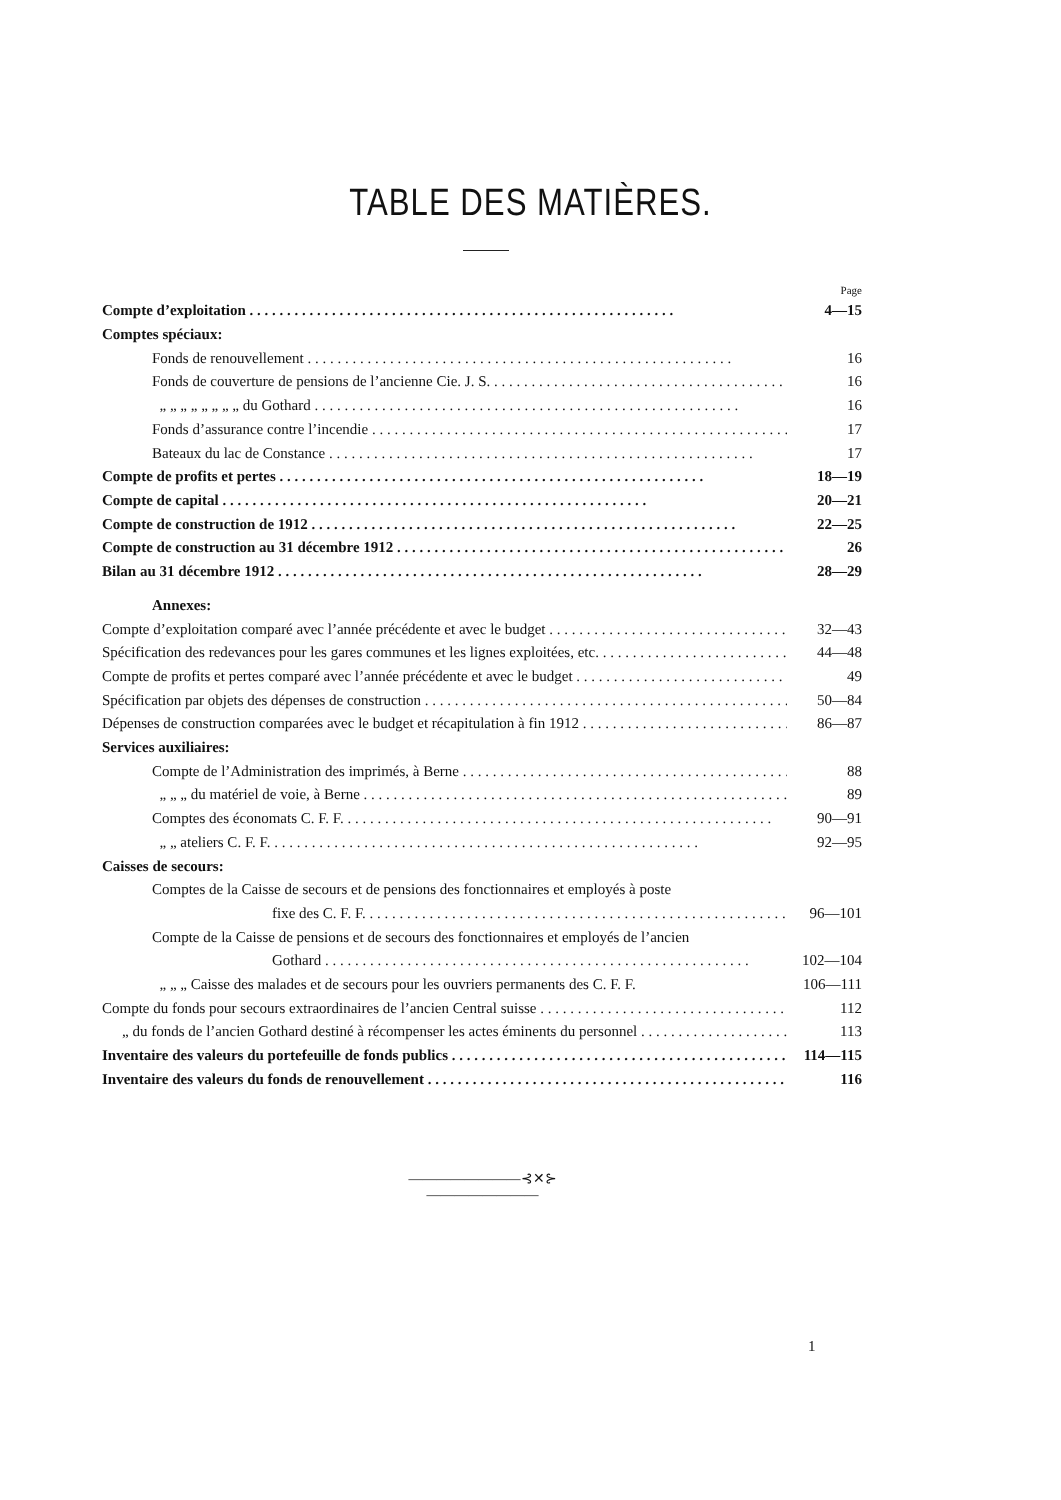TABLE DES MATIÈRES.
Page
Compte d’exploitation 4—15
Comptes spéciaux:
Fonds de renouvellement 16
Fonds de couverture de pensions de l’ancienne Cie. J. S. 16
„ „ „ „ „ „ „ „ du Gothard 16
Fonds d’assurance contre l’incendie 17
Bateaux du lac de Constance 17
Compte de profits et pertes 18—19
Compte de capital 20—21
Compte de construction de 1912 22—25
Compte de construction au 31 décembre 1912 26
Bilan au 31 décembre 1912 28—29
Annexes:
Compte d’exploitation comparé avec l’année précédente et avec le budget 32—43
Spécification des redevances pour les gares communes et les lignes exploitées, etc. 44—48
Compte de profits et pertes comparé avec l’année précédente et avec le budget 49
Spécification par objets des dépenses de construction 50—84
Dépenses de construction comparées avec le budget et récapitulation à fin 1912 86—87
Services auxiliaires:
Compte de l’Administration des imprimés, à Berne 88
„ „ „ du matériel de voie, à Berne 89
Comptes des économats C. F. F. 90—91
„ „ ateliers C. F. F. 92—95
Caisses de secours:
Comptes de la Caisse de secours et de pensions des fonctionnaires et employés à poste
fixe des C. F. F. 96—101
Compte de la Caisse de pensions et de secours des fonctionnaires et employés de l’ancien
Gothard 102—104
„ „ „ Caisse des malades et de secours pour les ouvriers permanents des C. F. F. 106—111
Compte du fonds pour secours extraordinaires de l’ancien Central suisse 112
„ du fonds de l’ancien Gothard destiné à récompenser les actes éminents du personnel 113
Inventaire des valeurs du portefeuille de fonds publics 114—115
Inventaire des valeurs du fonds de renouvellement 116
————————⊰✕⊱————————
1